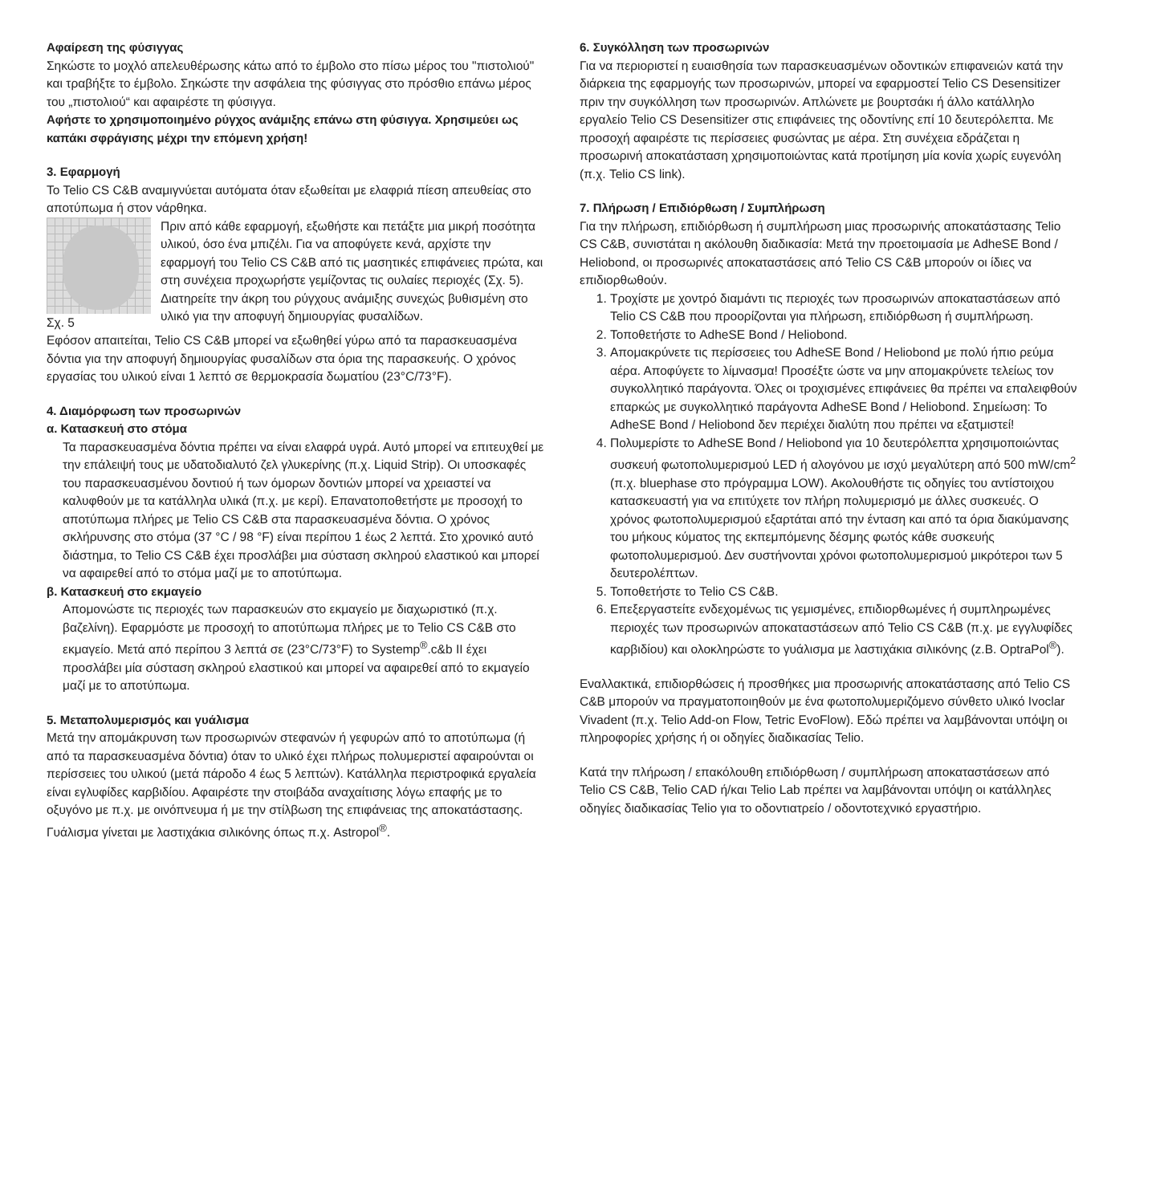Αφαίρεση της φύσιγγας
Σηκώστε το μοχλό απελευθέρωσης κάτω από το έμβολο στο πίσω μέρος του "πιστολιού" και τραβήξτε το έμβολο. Σηκώστε την ασφάλεια της φύσιγγας στο πρόσθιο επάνω μέρος του „πιστολιού“ και αφαιρέστε τη φύσιγγα.
Αφήστε το χρησιμοποιημένο ρύγχος ανάμιξης επάνω στη φύσιγγα. Χρησιμεύει ως καπάκι σφράγισης μέχρι την επόμενη χρήση!
3. Εφαρμογή
To Telio CS C&B αναμιγνύεται αυτόματα όταν εξωθείται με ελαφριά πίεση απευθείας στο αποτύπωμα ή στον νάρθηκα.
Σχ. 5 Πριν από κάθε εφαρμογή, εξωθήστε και πετάξτε μια μικρή ποσότητα υλικού, όσο ένα μπιζέλι. Για να αποφύγετε κενά, αρχίστε την εφαρμογή του Telio CS C&B από τις μασητικές επιφάνειες πρώτα, και στη συνέχεια προχωρήστε γεμίζοντας τις ουλαίες περιοχές (Σχ. 5). Διατηρείτε την άκρη του ρύγχους ανάμιξης συνεχώς βυθισμένη στο υλικό για την αποφυγή δημιουργίας φυσαλίδων.
Εφόσον απαιτείται, Telio CS C&B μπορεί να εξωθηθεί γύρω από τα παρασκευασμένα δόντια για την αποφυγή δημιουργίας φυσαλίδων στα όρια της παρασκευής. Ο χρόνος εργασίας του υλικού είναι 1 λεπτό σε θερμοκρασία δωματίου (23°C/73°F).
4. Διαμόρφωση των προσωρινών
α. Κατασκευή στο στόμα
Τα παρασκευασμένα δόντια πρέπει να είναι ελαφρά υγρά. Αυτό μπορεί να επιτευχθεί με την επάλειψή τους με υδατοδιαλυτό ζελ γλυκερίνης (π.χ. Liquid Strip). Οι υποσκαφές του παρασκευασμένου δοντιού ή των όμορων δοντιών μπορεί να χρειαστεί να καλυφθούν με τα κατάλληλα υλικά (π.χ. με κερί). Επανατοποθετήστε με προσοχή το αποτύπωμα πλήρες με Telio CS C&B στα παρασκευασμένα δόντια. Ο χρόνος σκλήρυνσης στο στόμα (37 °C / 98 °F) είναι περίπου 1 έως 2 λεπτά. Στο χρονικό αυτό διάστημα, το Telio CS C&B έχει προσλάβει μια σύσταση σκληρού ελαστικού και μπορεί να αφαιρεθεί από το στόμα μαζί με το αποτύπωμα.
β. Κατασκευή στο εκμαγείο
Απομονώστε τις περιοχές των παρασκευών στο εκμαγείο με διαχωριστικό (π.χ. βαζελίνη). Εφαρμόστε με προσοχή το αποτύπωμα πλήρες με το Telio CS C&B στο εκμαγείο. Μετά από περίπου 3 λεπτά σε (23°C/73°F) το Systemp<sup>®</sup>.c&b II έχει προσλάβει μία σύσταση σκληρού ελαστικού και μπορεί να αφαιρεθεί από το εκμαγείο μαζί με το αποτύπωμα.
5. Μεταπολυμερισμός και γυάλισμα
Μετά την απομάκρυνση των προσωρινών στεφανών ή γεφυρών από το αποτύπωμα (ή από τα παρασκευασμένα δόντια) όταν το υλικό έχει πλήρως πολυμεριστεί αφαιρούνται οι περίσσειες του υλικού (μετά πάροδο 4 έως 5 λεπτών). Κατάλληλα περιστροφικά εργαλεία είναι εγλυφίδες καρβιδίου. Αφαιρέστε την στοιβάδα αναχαίτισης λόγω επαφής με το οξυγόνο με π.χ. με οινόπνευμα ή με την στίλβωση της επιφάνειας της αποκατάστασης. Γυάλισμα γίνεται με λαστιχάκια σιλικόνης όπως π.χ. Astropol<sup>®</sup>.
6. Συγκόλληση των προσωρινών
Για να περιοριστεί η ευαισθησία των παρασκευασμένων οδοντικών επιφανειών κατά την διάρκεια της εφαρμογής των προσωρινών, μπορεί να εφαρμοστεί Telio CS Desensitizer πριν την συγκόλληση των προσωρινών. Απλώνετε με βουρτσάκι ή άλλο κατάλληλο εργαλείο Telio CS Desensitizer στις επιφάνειες της οδοντίνης επί 10 δευτερόλεπτα. Με προσοχή αφαιρέστε τις περίσσειες φυσώντας με αέρα. Στη συνέχεια εδράζεται η προσωρινή αποκατάσταση χρησιμοποιώντας κατά προτίμηση μία κονία χωρίς ευγενόλη (π.χ. Telio CS link).
7. Πλήρωση / Επιδιόρθωση / Συμπλήρωση
Για την πλήρωση, επιδιόρθωση ή συμπλήρωση μιας προσωρινής αποκατάστασης Telio CS C&B, συνιστάται η ακόλουθη διαδικασία: Μετά την προετοιμασία με AdheSE Bond / Heliobond, οι προσωρινές αποκαταστάσεις από Telio CS C&B μπορούν οι ίδιες να επιδιορθωθούν.
1. Τροχίστε με χοντρό διαμάντι τις περιοχές των προσωρινών αποκαταστάσεων από Telio CS C&B που προορίζονται για πλήρωση, επιδιόρθωση ή συμπλήρωση.
2. Τοποθετήστε το AdheSE Bond / Heliobond.
3. Απομακρύνετε τις περίσσειες του AdheSE Bond / Heliobond με πολύ ήπιο ρεύμα αέρα. Αποφύγετε το λίμνασμα! Προσέξτε ώστε να μην απομακρύνετε τελείως τον συγκολλητικό παράγοντα. Όλες οι τροχισμένες επιφάνειες θα πρέπει να επαλειφθούν επαρκώς με συγκολλητικό παράγοντα AdheSE Bond / Heliobond. Σημείωση: Το AdheSE Bond / Heliobond δεν περιέχει διαλύτη που πρέπει να εξατμιστεί!
4. Πολυμερίστε το AdheSE Bond / Heliobond για 10 δευτερόλεπτα χρησιμοποιώντας συσκευή φωτοπολυμερισμού LED ή αλογόνου με ισχύ μεγαλύτερη από 500 mW/cm<sup>2</sup> (π.χ. bluephase στο πρόγραμμα LOW). Ακολουθήστε τις οδηγίες του αντίστοιχου κατασκευαστή για να επιτύχετε τον πλήρη πολυμερισμό με άλλες συσκευές. Ο χρόνος φωτοπολυμερισμού εξαρτάται από την ένταση και από τα όρια διακύμανσης του μήκους κύματος της εκπεμπόμενης δέσμης φωτός κάθε συσκευής φωτοπολυμερισμού. Δεν συστήνονται χρόνοι φωτοπολυμερισμού μικρότεροι των 5 δευτερολέπτων.
5. Τοποθετήστε το Telio CS C&B.
6. Επεξεργαστείτε ενδεχομένως τις γεμισμένες, επιδιορθωμένες ή συμπληρωμένες περιοχές των προσωρινών αποκαταστάσεων από Telio CS C&B (π.χ. με εγγλυφίδες καρβιδίου) και ολοκληρώστε το γυάλισμα με λαστιχάκια σιλικόνης (z.B. OptraPol<sup>®</sup>).
Εναλλακτικά, επιδιορθώσεις ή προσθήκες μια προσωρινής αποκατάστασης από Telio CS C&B μπορούν να πραγματοποιηθούν με ένα φωτοπολυμεριζόμενο σύνθετο υλικό Ivoclar Vivadent (π.χ. Telio Add-on Flow, Tetric EvoFlow). Εδώ πρέπει να λαμβάνονται υπόψη οι πληροφορίες χρήσης ή οι οδηγίες διαδικασίας Telio.
Κατά την πλήρωση / επακόλουθη επιδιόρθωση / συμπλήρωση αποκαταστάσεων από Telio CS C&B, Telio CAD ή/και Telio Lab πρέπει να λαμβάνονται υπόψη οι κατάλληλες οδηγίες διαδικασίας Telio για το οδοντιατρείο / οδοντοτεχνικό εργαστήριο.